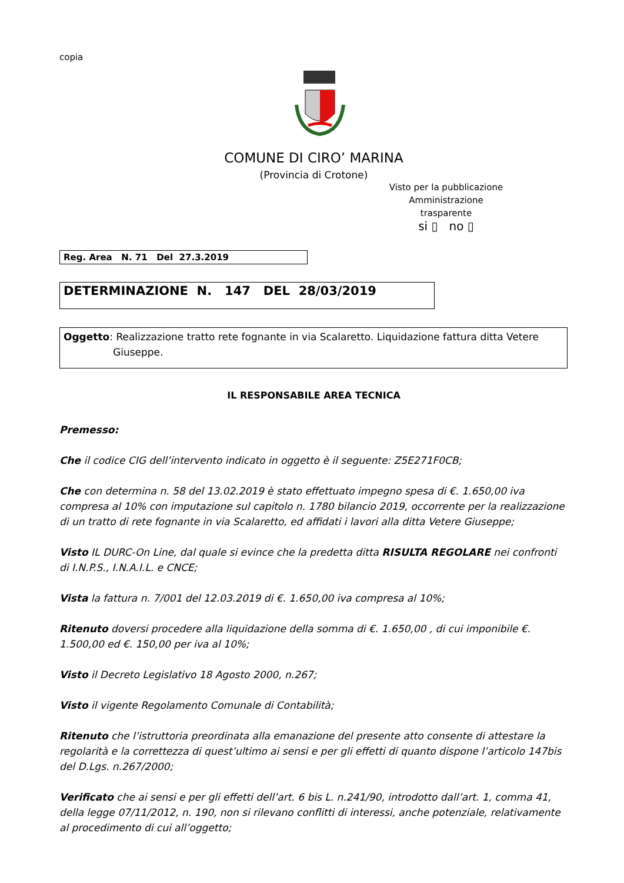copia
COMUNE DI CIRO’ MARINA
(Provincia di Crotone)
Visto per la pubblicazione
Amministrazione trasparente
si ▯ no ▯
Reg. Area N. 71 Del 27.3.2019
DETERMINAZIONE N. 147 DEL 28/03/2019
Oggetto: Realizzazione tratto rete fognante in via Scalaretto. Liquidazione fattura ditta Vetere Giuseppe.
IL RESPONSABILE AREA TECNICA
Premesso:
Che il codice CIG dell’intervento indicato in oggetto è il seguente: Z5E271F0CB;
Che con determina n. 58 del 13.02.2019 è stato effettuato impegno spesa di €. 1.650,00 iva compresa al 10% con imputazione sul capitolo n. 1780 bilancio 2019, occorrente per la realizzazione di un tratto di rete fognante in via Scalaretto, ed affidati i lavori alla ditta Vetere Giuseppe;
Visto IL DURC-On Line, dal quale si evince che la predetta ditta RISULTA REGOLARE nei confronti di I.N.P.S., I.N.A.I.L. e CNCE;
Vista la fattura n. 7/001 del 12.03.2019 di €. 1.650,00 iva compresa al 10%;
Ritenuto doversi procedere alla liquidazione della somma di €. 1.650,00 , di cui imponibile €. 1.500,00 ed €. 150,00 per iva al 10%;
Visto il Decreto Legislativo 18 Agosto 2000, n.267;
Visto il vigente Regolamento Comunale di Contabilità;
Ritenuto che l’istruttoria preordinata alla emanazione del presente atto consente di attestare la regolarità e la correttezza di quest’ultimo ai sensi e per gli effetti di quanto dispone l’articolo 147bis del D.Lgs. n.267/2000;
Verificato che ai sensi e per gli effetti dell’art. 6 bis L. n.241/90, introdotto dall’art. 1, comma 41, della legge 07/11/2012, n. 190, non si rilevano conflitti di interessi, anche potenziale, relativamente al procedimento di cui all’oggetto;